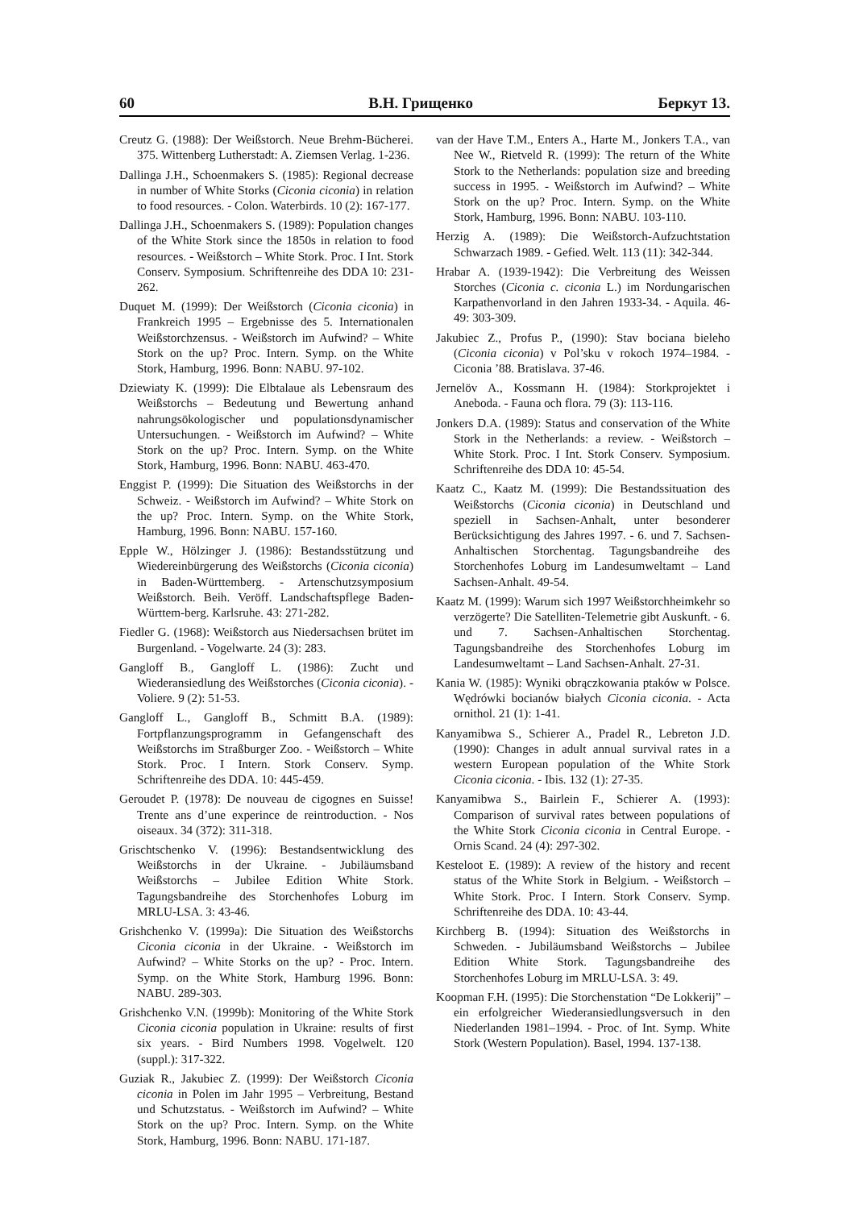60 В.Н. Грищенко Беркут 13.
Creutz G. (1988): Der Weißstorch. Neue Brehm-Bücherei. 375. Wittenberg Lutherstadt: A. Ziemsen Verlag. 1-236.
Dallinga J.H., Schoenmakers S. (1985): Regional decrease in number of White Storks (Ciconia ciconia) in relation to food resources. - Colon. Waterbirds. 10 (2): 167-177.
Dallinga J.H., Schoenmakers S. (1989): Population changes of the White Stork since the 1850s in relation to food resources. - Weißstorch – White Stork. Proc. I Int. Stork Conserv. Symposium. Schriftenreihe des DDA 10: 231-262.
Duquet M. (1999): Der Weißstorch (Ciconia ciconia) in Frankreich 1995 – Ergebnisse des 5. Internationalen Weißstorchzensus. - Weißstorch im Aufwind? – White Stork on the up? Proc. Intern. Symp. on the White Stork, Hamburg, 1996. Bonn: NABU. 97-102.
Dziewiaty K. (1999): Die Elbtalaue als Lebensraum des Weißstorchs – Bedeutung und Bewertung anhand nahrungsökologischer und populationsdynamischer Untersuchungen. - Weißstorch im Aufwind? – White Stork on the up? Proc. Intern. Symp. on the White Stork, Hamburg, 1996. Bonn: NABU. 463-470.
Enggist P. (1999): Die Situation des Weißstorchs in der Schweiz. - Weißstorch im Aufwind? – White Stork on the up? Proc. Intern. Symp. on the White Stork, Hamburg, 1996. Bonn: NABU. 157-160.
Epple W., Hölzinger J. (1986): Bestandsstützung und Wiedereinbürgerung des Weißstorchs (Ciconia ciconia) in Baden-Württemberg. - Artenschutzsymposium Weißstorch. Beih. Veröff. Landschaftspflege Baden-Württem-berg. Karlsruhe. 43: 271-282.
Fiedler G. (1968): Weißstorch aus Niedersachsen brütet im Burgenland. - Vogelwarte. 24 (3): 283.
Gangloff B., Gangloff L. (1986): Zucht und Wiederansiedlung des Weißstorches (Ciconia ciconia). - Voliere. 9 (2): 51-53.
Gangloff L., Gangloff B., Schmitt B.A. (1989): Fortpflanzungsprogramm in Gefangenschaft des Weißstorchs im Straßburger Zoo. - Weißstorch – White Stork. Proc. I Intern. Stork Conserv. Symp. Schriftenreihe des DDA. 10: 445-459.
Geroudet P. (1978): De nouveau de cigognes en Suisse! Trente ans d’une experince de reintroduction. - Nos oiseaux. 34 (372): 311-318.
Grischtschenko V. (1996): Bestandsentwicklung des Weißstorchs in der Ukraine. - Jubiläumsband Weißstorchs – Jubilee Edition White Stork. Tagungsbandreihe des Storchenhofes Loburg im MRLU-LSA. 3: 43-46.
Grishchenko V. (1999a): Die Situation des Weißstorchs Ciconia ciconia in der Ukraine. - Weißstorch im Aufwind? – White Storks on the up? - Proc. Intern. Symp. on the White Stork, Hamburg 1996. Bonn: NABU. 289-303.
Grishchenko V.N. (1999b): Monitoring of the White Stork Ciconia ciconia population in Ukraine: results of first six years. - Bird Numbers 1998. Vogelwelt. 120 (suppl.): 317-322.
Guziak R., Jakubiec Z. (1999): Der Weißstorch Ciconia ciconia in Polen im Jahr 1995 – Verbreitung, Bestand und Schutzstatus. - Weißstorch im Aufwind? – White Stork on the up? Proc. Intern. Symp. on the White Stork, Hamburg, 1996. Bonn: NABU. 171-187.
van der Have T.M., Enters A., Harte M., Jonkers T.A., van Nee W., Rietveld R. (1999): The return of the White Stork to the Netherlands: population size and breeding success in 1995. - Weißstorch im Aufwind? – White Stork on the up? Proc. Intern. Symp. on the White Stork, Hamburg, 1996. Bonn: NABU. 103-110.
Herzig A. (1989): Die Weißstorch-Aufzuchtstation Schwarzach 1989. - Gefied. Welt. 113 (11): 342-344.
Hrabar A. (1939-1942): Die Verbreitung des Weissen Storches (Ciconia c. ciconia L.) im Nordungarischen Karpathenvorland in den Jahren 1933-34. - Aquila. 46-49: 303-309.
Jakubiec Z., Profus P., (1990): Stav bociana bieleho (Ciconia ciconia) v Pol’sku v rokoch 1974–1984. - Ciconia ’88. Bratislava. 37-46.
Jernelöv A., Kossmann H. (1984): Storkprojektet i Aneboda. - Fauna och flora. 79 (3): 113-116.
Jonkers D.A. (1989): Status and conservation of the White Stork in the Netherlands: a review. - Weißstorch – White Stork. Proc. I Int. Stork Conserv. Symposium. Schriftenreihe des DDA 10: 45-54.
Kaatz C., Kaatz M. (1999): Die Bestandssituation des Weißstorchs (Ciconia ciconia) in Deutschland und speziell in Sachsen-Anhalt, unter besonderer Berücksichtigung des Jahres 1997. - 6. und 7. Sachsen-Anhaltischen Storchentag. Tagungsbandreihe des Storchenhofes Loburg im Landesumweltamt – Land Sachsen-Anhalt. 49-54.
Kaatz M. (1999): Warum sich 1997 Weißstorchheimkehr so verzögerte? Die Satelliten-Telemetrie gibt Auskunft. - 6. und 7. Sachsen-Anhaltischen Storchentag. Tagungsbandreihe des Storchenhofes Loburg im Landesumweltamt – Land Sachsen-Anhalt. 27-31.
Kania W. (1985): Wyniki obrączkowania ptaków w Polsce. Wędrówki bocianów białych Ciconia ciconia. - Acta ornithol. 21 (1): 1-41.
Kanyamibwa S., Schierer A., Pradel R., Lebreton J.D. (1990): Changes in adult annual survival rates in a western European population of the White Stork Ciconia ciconia. - Ibis. 132 (1): 27-35.
Kanyamibwa S., Bairlein F., Schierer A. (1993): Comparison of survival rates between populations of the White Stork Ciconia ciconia in Central Europe. - Ornis Scand. 24 (4): 297-302.
Kesteloot E. (1989): A review of the history and recent status of the White Stork in Belgium. - Weißstorch – White Stork. Proc. I Intern. Stork Conserv. Symp. Schriftenreihe des DDA. 10: 43-44.
Kirchberg B. (1994): Situation des Weißstorchs in Schweden. - Jubiläumsband Weißstorchs – Jubilee Edition White Stork. Tagungsbandreihe des Storchenhofes Loburg im MRLU-LSA. 3: 49.
Koopman F.H. (1995): Die Storchenstation “De Lokkerij” – ein erfolgreicher Wiederansiedlungsversuch in den Niederlanden 1981–1994. - Proc. of Int. Symp. White Stork (Western Population). Basel, 1994. 137-138.